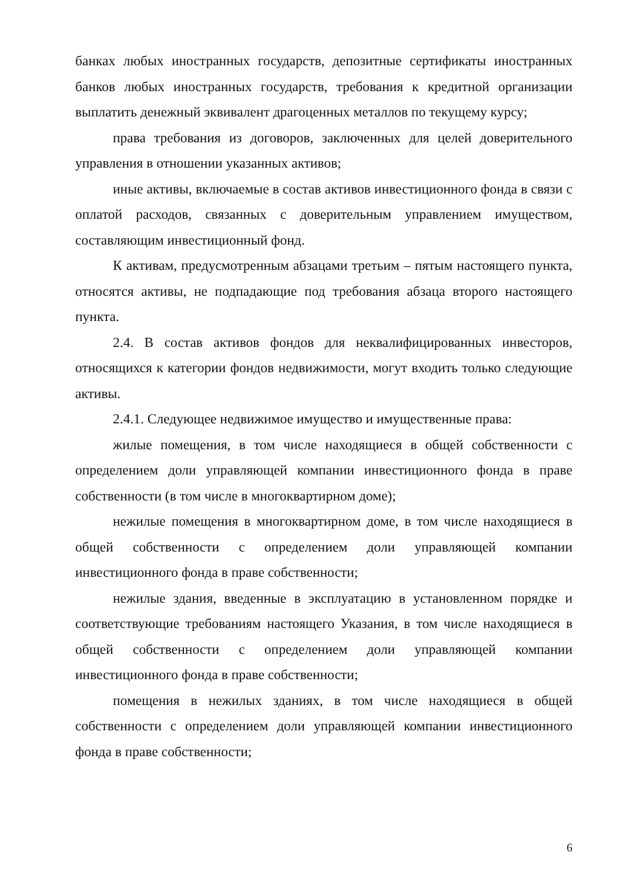банках любых иностранных государств, депозитные сертификаты иностранных банков любых иностранных государств, требования к кредитной организации выплатить денежный эквивалент драгоценных металлов по текущему курсу;
права требования из договоров, заключенных для целей доверительного управления в отношении указанных активов;
иные активы, включаемые в состав активов инвестиционного фонда в связи с оплатой расходов, связанных с доверительным управлением имуществом, составляющим инвестиционный фонд.
К активам, предусмотренным абзацами третьим – пятым настоящего пункта, относятся активы, не подпадающие под требования абзаца второго настоящего пункта.
2.4. В состав активов фондов для неквалифицированных инвесторов, относящихся к категории фондов недвижимости, могут входить только следующие активы.
2.4.1. Следующее недвижимое имущество и имущественные права:
жилые помещения, в том числе находящиеся в общей собственности с определением доли управляющей компании инвестиционного фонда в праве собственности (в том числе в многоквартирном доме);
нежилые помещения в многоквартирном доме, в том числе находящиеся в общей собственности с определением доли управляющей компании инвестиционного фонда в праве собственности;
нежилые здания, введенные в эксплуатацию в установленном порядке и соответствующие требованиям настоящего Указания, в том числе находящиеся в общей собственности с определением доли управляющей компании инвестиционного фонда в праве собственности;
помещения в нежилых зданиях, в том числе находящиеся в общей собственности с определением доли управляющей компании инвестиционного фонда в праве собственности;
6